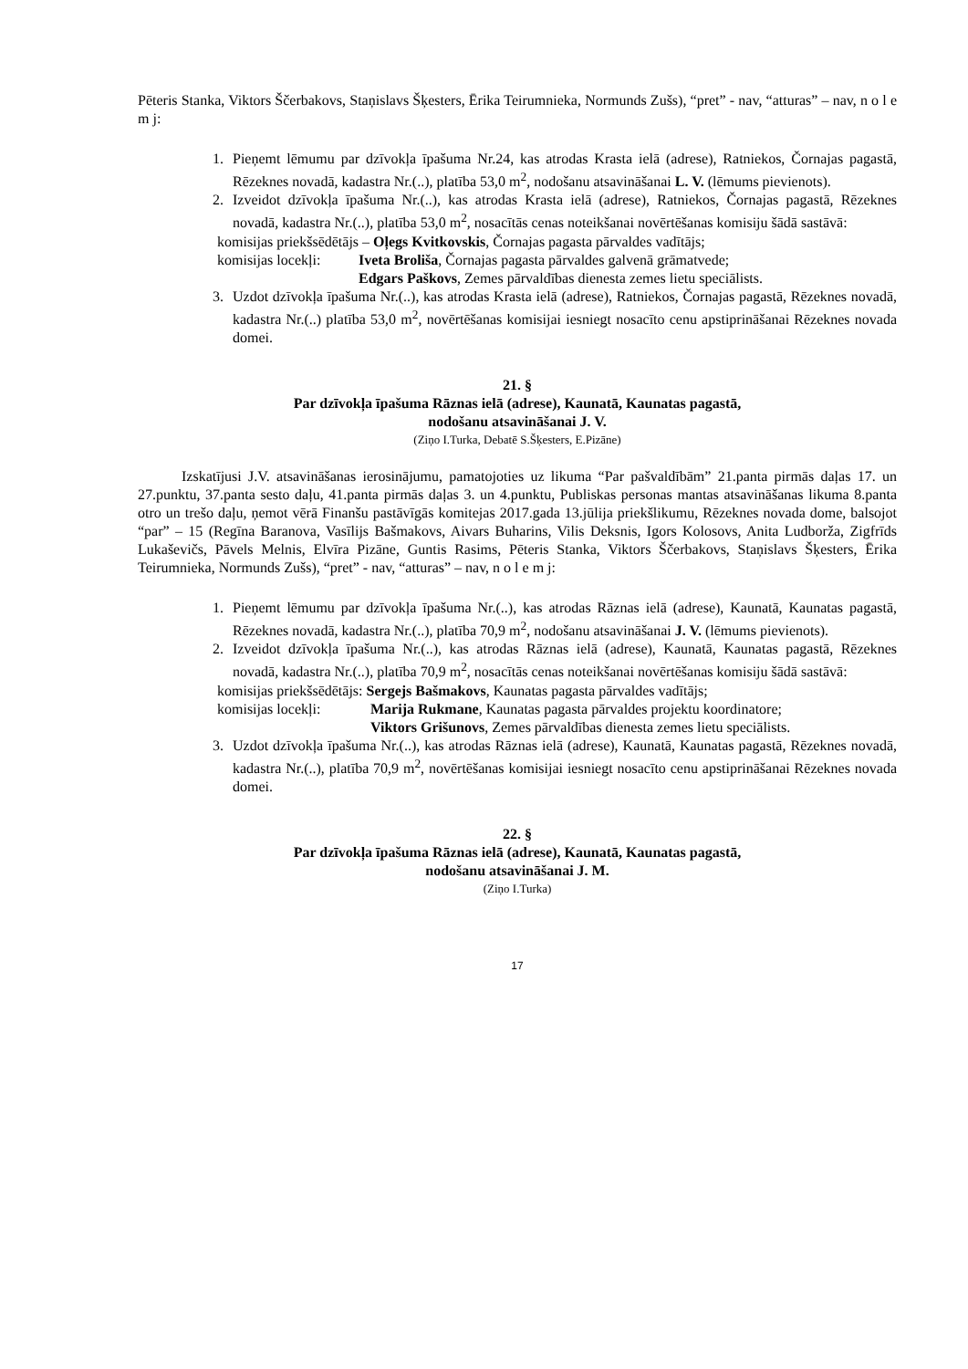Pēteris Stanka, Viktors Ščerbakovs, Staņislavs Šķesters, Ērika Teirumnieka, Normunds Zušs), “pret” - nav, “atturas” – nav, n o l e m j:
1. Pieņemt lēmumu par dzīvokļa īpašuma Nr.24, kas atrodas Krasta ielā (adrese), Ratniekos, Čornajas pagastā, Rēzeknes novadā, kadastra Nr.(..), platība 53,0 m<sup>2</sup>, nodošanu atsavināšanai L. V. (lēmums pievienots).
2. Izveidot dzīvokļa īpašuma Nr.(..), kas atrodas Krasta ielā (adrese), Ratniekos, Čornajas pagastā, Rēzeknes novadā, kadastra Nr.(..), platība 53,0 m<sup>2</sup>, nosacītās cenas noteikšanai novērtēšanas komisiju šādā sastāvā:
komisijas priekšsēdētājs – Oļegs Kvitkovskis, Čornajas pagasta pārvaldes vadītājs;
komisijas locekļi: Iveta Brolišа, Čornajas pagasta pārvaldes galvenā grāmatvede;
Edgars Paškovs, Zemes pārvaldības dienesta zemes lietu speciālists.
3. Uzdot dzīvokļa īpašuma Nr.(..), kas atrodas Krasta ielā (adrese), Ratniekos, Čornajas pagastā, Rēzeknes novadā, kadastra Nr.(..) platība 53,0 m<sup>2</sup>, novērtēšanas komisijai iesniegt nosacīto cenu apstiprināšanai Rēzeknes novada domei.
21. §
Par dzīvokļa īpašuma Rāznas ielā (adrese), Kaunatā, Kaunatas pagastā,
nodošanu atsavināšanai J. V.
(Ziņo I.Turka, Debatē S.Šķesters, E.Pizāne)
Izskatījusi J.V. atsavināšanas ierosinājumu, pamatojoties uz likuma “Par pašvaldībām” 21.panta pirmās daļas 17. un 27.punktu, 37.panta sesto daļu, 41.panta pirmās daļas 3. un 4.punktu, Publiskas personas mantas atsavināšanas likuma 8.panta otro un trešo daļu, ņemot vērā Finanšu pastāvīgās komitejas 2017.gada 13.jūlija priekšlikumu, Rēzeknes novada dome, balsojot “par” – 15 (Regīna Baranova, Vasīlijs Bašmakovs, Aivars Buharins, Vilis Deksnis, Igors Kolosovs, Anita Ludborža, Zigfrīds Lukaševičs, Pāvels Melnis, Elvīra Pizāne, Guntis Rasims, Pēteris Stanka, Viktors Ščerbakovs, Staņislavs Šķesters, Ērika Teirumnieka, Normunds Zušs), “pret” - nav, “atturas” – nav, n o l e m j:
1. Pieņemt lēmumu par dzīvokļa īpašuma Nr.(..), kas atrodas Rāznas ielā (adrese), Kaunatā, Kaunatas pagastā, Rēzeknes novadā, kadastra Nr.(..), platība 70,9 m<sup>2</sup>, nodošanu atsavināšanai J. V. (lēmums pievienots).
2. Izveidot dzīvokļa īpašuma Nr.(..), kas atrodas Rāznas ielā (adrese), Kaunatā, Kaunatas pagastā, Rēzeknes novadā, kadastra Nr.(..), platība 70,9 m<sup>2</sup>, nosacītās cenas noteikšanai novērtēšanas komisiju šādā sastāvā:
komisijas priekšsēdētājs: Sergejs Bašmakovs, Kaunatas pagasta pārvaldes vadītājs;
komisijas locekļi: Marija Rukmane, Kaunatas pagasta pārvaldes projektu koordinatore;
Viktors Grišunovs, Zemes pārvaldības dienesta zemes lietu speciālists.
3. Uzdot dzīvokļa īpašuma Nr.(..), kas atrodas Rāznas ielā (adrese), Kaunatā, Kaunatas pagastā, Rēzeknes novadā, kadastra Nr.(..), platība 70,9 m<sup>2</sup>, novērtēšanas komisijai iesniegt nosacīto cenu apstiprināšanai Rēzeknes novada domei.
22. §
Par dzīvokļa īpašuma Rāznas ielā (adrese), Kaunatā, Kaunatas pagastā,
nodošanu atsavināšanai J. M.
(Ziņo I.Turka)
17